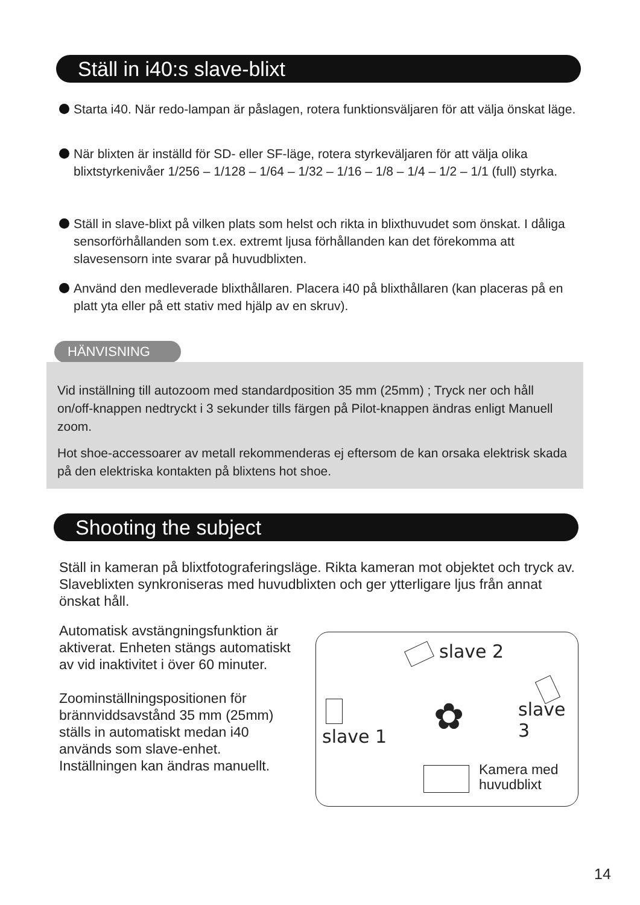Ställ in i40:s slave-blixt
Starta i40. När redo-lampan är påslagen, rotera funktionsväljaren för att välja önskat läge.
När blixten är inställd för SD- eller SF-läge, rotera styrkeväljaren för att välja olika blixtstyrkenivåer 1/256 – 1/128 – 1/64 – 1/32 – 1/16 – 1/8 – 1/4 – 1/2 – 1/1 (full) styrka.
Ställ in slave-blixt på vilken plats som helst och rikta in blixthuvudet som önskat. I dåliga sensorförhållanden som t.ex. extremt ljusa förhållanden kan det förekomma att slavesensorn inte svarar på huvudblixten.
Använd den medleverade blixthållaren. Placera i40 på blixthållaren (kan placeras på en platt yta eller på ett stativ med hjälp av en skruv).
HÄNVISNING
Vid inställning till autozoom med standardposition 35 mm (25mm) ; Tryck ner och håll on/off-knappen nedtryckt i 3 sekunder tills färgen på Pilot-knappen ändras enligt Manuell zoom.
Hot shoe-accessoarer av metall rekommenderas ej eftersom de kan orsaka elektrisk skada på den elektriska kontakten på blixtens hot shoe.
Shooting the subject
Ställ in kameran på blixtfotograferingsläge. Rikta kameran mot objektet och tryck av. Slaveblixten synkroniseras med huvudblixten och ger ytterligare ljus från annat önskat håll.
Automatisk avstängningsfunktion är aktiverat. Enheten stängs automatiskt av vid inaktivitet i över 60 minuter.
Zoominställningspositionen för brännviddsavstånd 35 mm (25mm) ställs in automatiskt medan i40 används som slave-enhet. Inställningen kan ändras manuellt.
slave 2
slave 3
slave 1
✿
Kamera med
huvudblixt
14